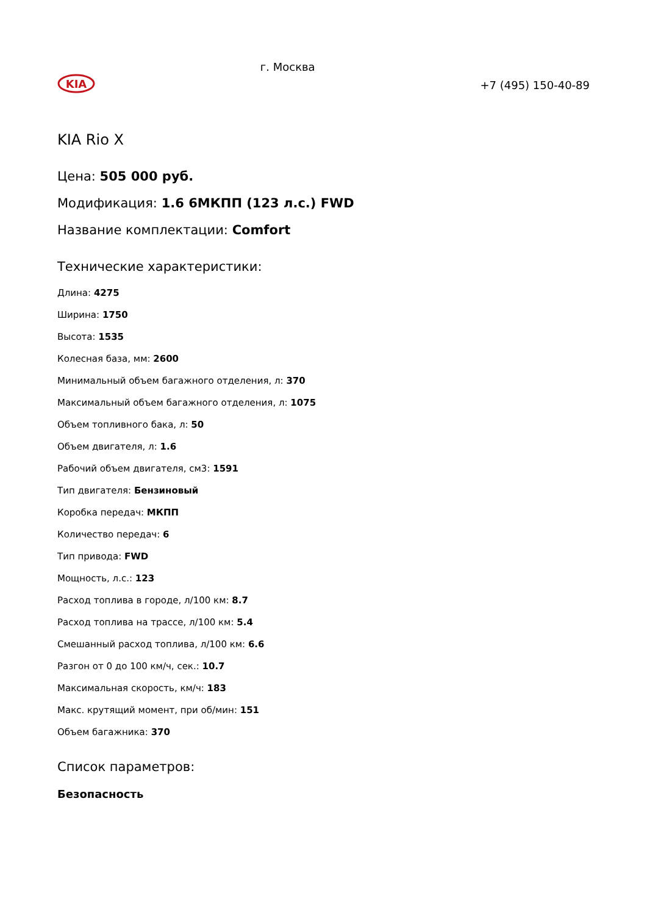KIA
г. Москва
+7 (495) 150-40-89
KIA Rio X
Цена: 505 000 руб.
Модификация: 1.6 6МКПП (123 л.с.) FWD
Название комплектации: Comfort
Технические характеристики:
Длина: 4275
Ширина: 1750
Высота: 1535
Колесная база, мм: 2600
Минимальный объем багажного отделения, л: 370
Максимальный объем багажного отделения, л: 1075
Объем топливного бака, л: 50
Объем двигателя, л: 1.6
Рабочий объем двигателя, см3: 1591
Тип двигателя: Бензиновый
Коробка передач: МКПП
Количество передач: 6
Тип привода: FWD
Мощность, л.с.: 123
Расход топлива в городе, л/100 км: 8.7
Расход топлива на трассе, л/100 км: 5.4
Смешанный расход топлива, л/100 км: 6.6
Разгон от 0 до 100 км/ч, сек.: 10.7
Максимальная скорость, км/ч: 183
Макс. крутящий момент, при об/мин: 151
Объем багажника: 370
Список параметров:
Безопасность